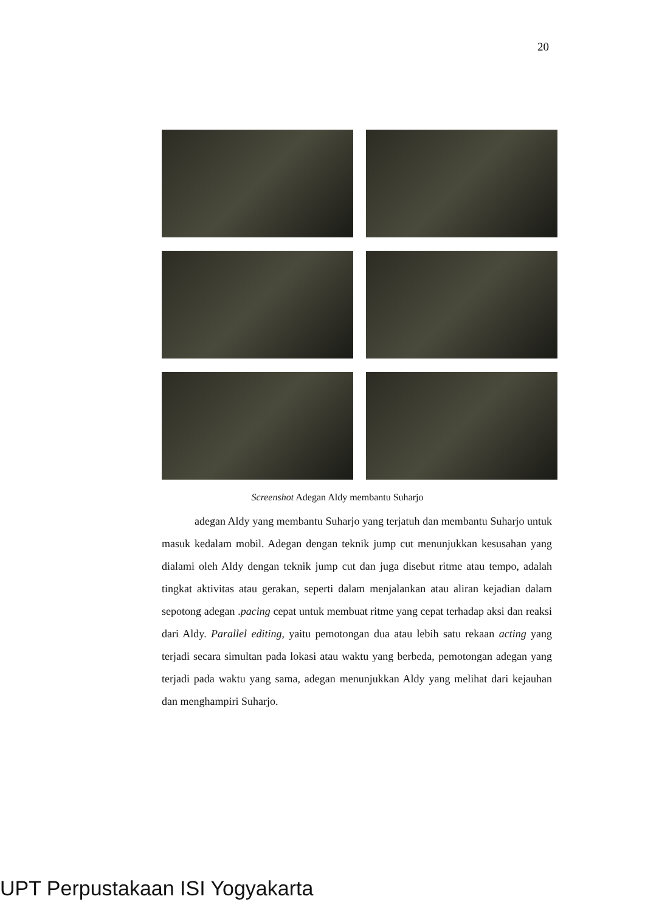20
Screenshot Adegan Aldy membantu Suharjo
   adegan Aldy yang membantu Suharjo yang terjatuh dan membantu Suharjo untuk masuk kedalam mobil. Adegan dengan teknik jump cut menunjukkan kesusahan yang dialami oleh Aldy dengan teknik jump cut dan juga disebut ritme atau tempo, adalah tingkat aktivitas atau gerakan, seperti dalam menjalankan atau aliran kejadian dalam sepotong adegan .pacing cepat untuk membuat ritme yang cepat terhadap aksi dan reaksi dari Aldy. Parallel editing, yaitu pemotongan dua atau lebih satu rekaan acting yang terjadi secara simultan pada lokasi atau waktu yang berbeda, pemotongan adegan yang terjadi pada waktu yang sama, adegan menunjukkan Aldy yang melihat dari kejauhan dan menghampiri Suharjo.
UPT Perpustakaan ISI Yogyakarta